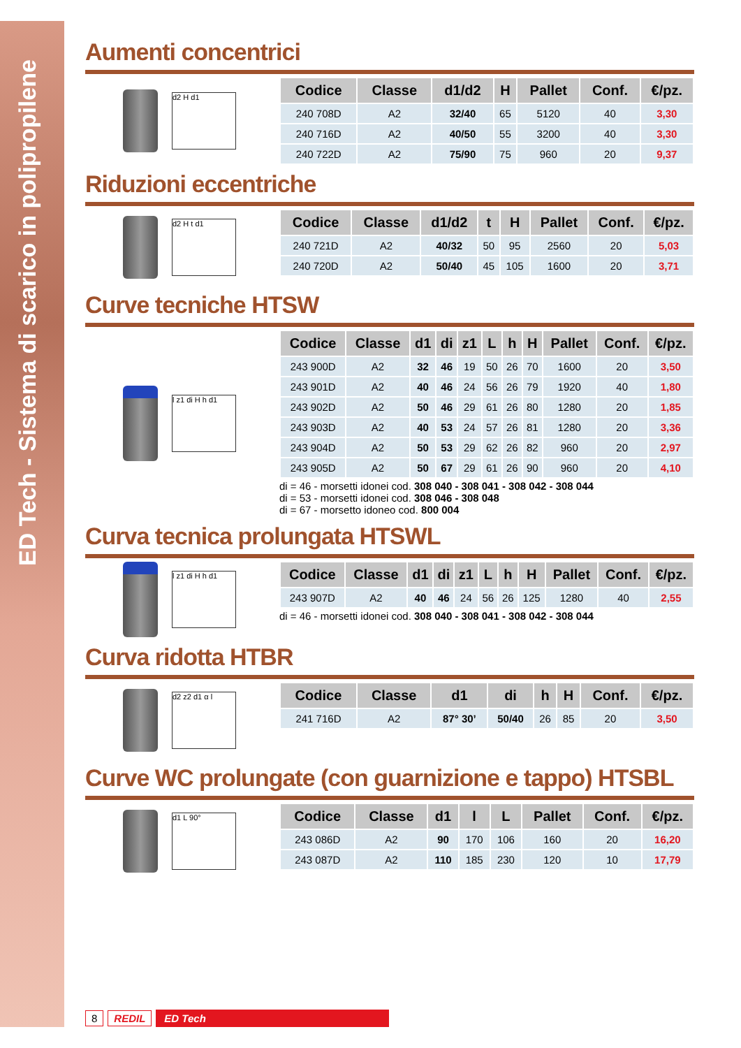ED Tech - Sistema di scarico in polipropilene
Aumenti concentrici
d2 H d1
| Codice | Classe | d1/d2 | H | Pallet | Conf. | €/pz. |
| --- | --- | --- | --- | --- | --- | --- |
| 240 708D | A2 | 32/40 | 65 | 5120 | 40 | 3,30 |
| 240 716D | A2 | 40/50 | 55 | 3200 | 40 | 3,30 |
| 240 722D | A2 | 75/90 | 75 | 960 | 20 | 9,37 |
Riduzioni eccentriche
d2 H t d1
| Codice | Classe | d1/d2 | t | H | Pallet | Conf. | €/pz. |
| --- | --- | --- | --- | --- | --- | --- | --- |
| 240 721D | A2 | 40/32 | 50 | 95 | 2560 | 20 | 5,03 |
| 240 720D | A2 | 50/40 | 45 | 105 | 1600 | 20 | 3,71 |
Curve tecniche HTSW
l z1 di H h d1
| Codice | Classe | d1 | di | z1 | L | h | H | Pallet | Conf. | €/pz. |
| --- | --- | --- | --- | --- | --- | --- | --- | --- | --- | --- |
| 243 900D | A2 | 32 | 46 | 19 | 50 | 26 | 70 | 1600 | 20 | 3,50 |
| 243 901D | A2 | 40 | 46 | 24 | 56 | 26 | 79 | 1920 | 40 | 1,80 |
| 243 902D | A2 | 50 | 46 | 29 | 61 | 26 | 80 | 1280 | 20 | 1,85 |
| 243 903D | A2 | 40 | 53 | 24 | 57 | 26 | 81 | 1280 | 20 | 3,36 |
| 243 904D | A2 | 50 | 53 | 29 | 62 | 26 | 82 | 960 | 20 | 2,97 |
| 243 905D | A2 | 50 | 67 | 29 | 61 | 26 | 90 | 960 | 20 | 4,10 |
di = 46 - morsetti idonei cod. 308 040 - 308 041 - 308 042 - 308 044
di = 53 - morsetti idonei cod. 308 046 - 308 048
di = 67 - morsetto idoneo cod. 800 004
Curva tecnica prolungata HTSWL
l z1 di H h d1
| Codice | Classe | d1 | di | z1 | L | h | H | Pallet | Conf. | €/pz. |
| --- | --- | --- | --- | --- | --- | --- | --- | --- | --- | --- |
| 243 907D | A2 | 40 | 46 | 24 | 56 | 26 | 125 | 1280 | 40 | 2,55 |
di = 46 - morsetti idonei cod. 308 040 - 308 041 - 308 042 - 308 044
Curva ridotta HTBR
d2 z2 d1 α l
| Codice | Classe | d1 | di | h | H | Conf. | €/pz. |
| --- | --- | --- | --- | --- | --- | --- | --- |
| 241 716D | A2 | 87° 30’ | 50/40 | 26 | 85 | 20 | 3,50 |
Curve WC prolungate (con guarnizione e tappo) HTSBL
d1 L 90°
| Codice | Classe | d1 | l | L | Pallet | Conf. | €/pz. |
| --- | --- | --- | --- | --- | --- | --- | --- |
| 243 086D | A2 | 90 | 170 | 106 | 160 | 20 | 16,20 |
| 243 087D | A2 | 110 | 185 | 230 | 120 | 10 | 17,79 |
8 REDIL ED Tech